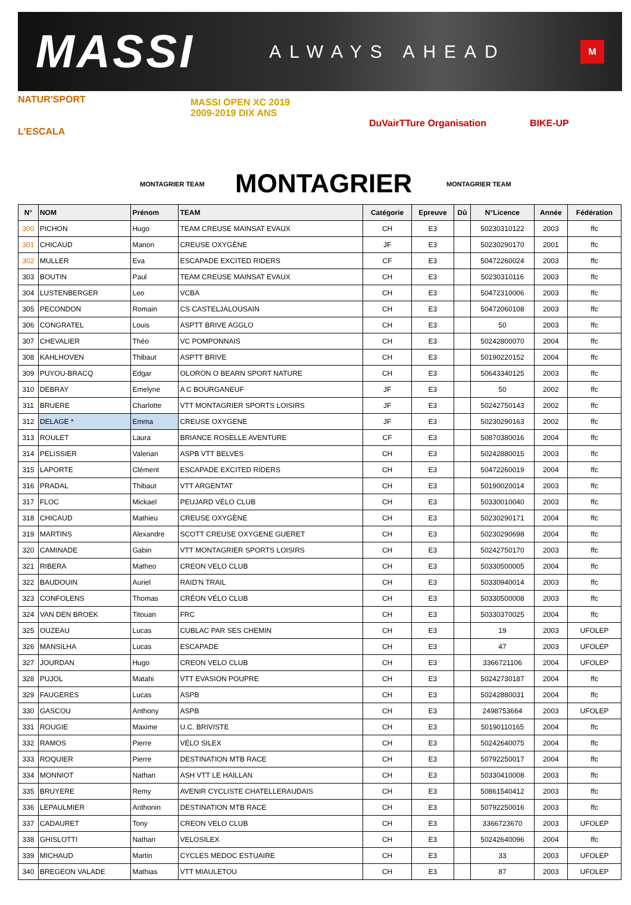MASSI ALWAYS AHEAD M
NATUR'SPORT
L'ESCALA
MASSI OPEN XC 2019
2009-2019 DIX ANS
DuVairTTure Organisation BIKE-UP
MONTAGRIER TEAM MONTAGRIER TEAM
MONTAGRIER
| N° | NOM | Prénom | TEAM | Catégorie | Epreuve | Dû | N°Licence | Année | Fédération |
| --- | --- | --- | --- | --- | --- | --- | --- | --- | --- |
| 300 | PICHON | Hugo | TEAM CREUSE MAINSAT EVAUX | CH | E3 | | 50230310122 | 2003 | ffc |
| 301 | CHICAUD | Manon | CREUSE OXYGÈNE | JF | E3 | | 50230290170 | 2001 | ffc |
| 302 | MULLER | Eva | ESCAPADE EXCITED RIDERS | CF | E3 | | 50472260024 | 2003 | ffc |
| 303 | BOUTIN | Paul | TEAM CREUSE MAINSAT EVAUX | CH | E3 | | 50230310116 | 2003 | ffc |
| 304 | LUSTENBERGER | Leo | VCBA | CH | E3 | | 50472310006 | 2003 | ffc |
| 305 | PECONDON | Romain | CS CASTELJALOUSAIN | CH | E3 | | 50472060108 | 2003 | ffc |
| 306 | CONGRATEL | Louis | ASPTT BRIVE AGGLO | CH | E3 | | 50 | 2003 | ffc |
| 307 | CHEVALIER | Théo | VC POMPONNAIS | CH | E3 | | 50242800070 | 2004 | ffc |
| 308 | KAHLHOVEN | Thibaut | ASPTT BRIVE | CH | E3 | | 50190220152 | 2004 | ffc |
| 309 | PUYOU-BRACQ | Edgar | OLORON O BEARN SPORT NATURE | CH | E3 | | 50643340125 | 2003 | ffc |
| 310 | DEBRAY | Emelyne | A C BOURGANEUF | JF | E3 | | 50 | 2002 | ffc |
| 311 | BRUERE | Charlotte | VTT MONTAGRIER SPORTS LOISIRS | JF | E3 | | 50242750143 | 2002 | ffc |
| 312 | DELAGE * | Emma | CREUSE OXYGENE | JF | E3 | | 50230290163 | 2002 | ffc |
| 313 | ROULET | Laura | BRIANCE ROSELLE AVENTURE | CF | E3 | | 50870380016 | 2004 | ffc |
| 314 | PELISSIER | Valerian | ASPB VTT BELVES | CH | E3 | | 50242880015 | 2003 | ffc |
| 315 | LAPORTE | Clément | ESCAPADE EXCITED RIDERS | CH | E3 | | 50472260019 | 2004 | ffc |
| 316 | PRADAL | Thibaut | VTT ARGENTAT | CH | E3 | | 50190020014 | 2003 | ffc |
| 317 | FLOC | Mickael | PEUJARD VÉLO CLUB | CH | E3 | | 50330010040 | 2003 | ffc |
| 318 | CHICAUD | Mathieu | CREUSE OXYGÈNE | CH | E3 | | 50230290171 | 2004 | ffc |
| 319 | MARTINS | Alexandre | SCOTT CREUSE OXYGENE GUERET | CH | E3 | | 50230290698 | 2004 | ffc |
| 320 | CAMINADE | Gabin | VTT MONTAGRIER SPORTS LOISIRS | CH | E3 | | 50242750170 | 2003 | ffc |
| 321 | RIBERA | Matheo | CREON VELO CLUB | CH | E3 | | 50330500005 | 2004 | ffc |
| 322 | BAUDOUIN | Auriel | RAID'N TRAIL | CH | E3 | | 50330940014 | 2003 | ffc |
| 323 | CONFOLENS | Thomas | CRÉON VÉLO CLUB | CH | E3 | | 50330500008 | 2003 | ffc |
| 324 | VAN DEN BROEK | Titouan | FRC | CH | E3 | | 50330370025 | 2004 | ffc |
| 325 | OUZEAU | Lucas | CUBLAC PAR SES CHEMIN | CH | E3 | | 19 | 2003 | UFOLEP |
| 326 | MANSILHA | Lucas | ESCAPADE | CH | E3 | | 47 | 2003 | UFOLEP |
| 327 | JOURDAN | Hugo | CREON VELO CLUB | CH | E3 | | 3366721106 | 2004 | UFOLEP |
| 328 | PUJOL | Matahi | VTT EVASION POUPRE | CH | E3 | | 50242730187 | 2004 | ffc |
| 329 | FAUGERES | Lucas | ASPB | CH | E3 | | 50242880031 | 2004 | ffc |
| 330 | GASCOU | Anthony | ASPB | CH | E3 | | 2498753664 | 2003 | UFOLEP |
| 331 | ROUGIE | Maxime | U.C. BRIVISTE | CH | E3 | | 50190110165 | 2004 | ffc |
| 332 | RAMOS | Pierre | VÉLO SILEX | CH | E3 | | 50242640075 | 2004 | ffc |
| 333 | ROQUIER | Pierre | DESTINATION MTB RACE | CH | E3 | | 50792250017 | 2004 | ffc |
| 334 | MONNIOT | Nathan | ASH VTT LE HAILLAN | CH | E3 | | 50330410008 | 2003 | ffc |
| 335 | BRUYERE | Remy | AVENIR CYCLISTE CHATELLERAUDAIS | CH | E3 | | 50861540412 | 2003 | ffc |
| 336 | LEPAULMIER | Anthonin | DESTINATION MTB RACE | CH | E3 | | 50792250016 | 2003 | ffc |
| 337 | CADAURET | Tony | CREON VELO CLUB | CH | E3 | | 3366723670 | 2003 | UFOLEP |
| 338 | GHISLOTTI | Nathan | VELOSILEX | CH | E3 | | 50242640096 | 2004 | ffc |
| 339 | MICHAUD | Martin | CYCLES MEDOC ESTUAIRE | CH | E3 | | 33 | 2003 | UFOLEP |
| 340 | BREGEON VALADE | Mathias | VTT MIAULETOU | CH | E3 | | 87 | 2003 | UFOLEP |